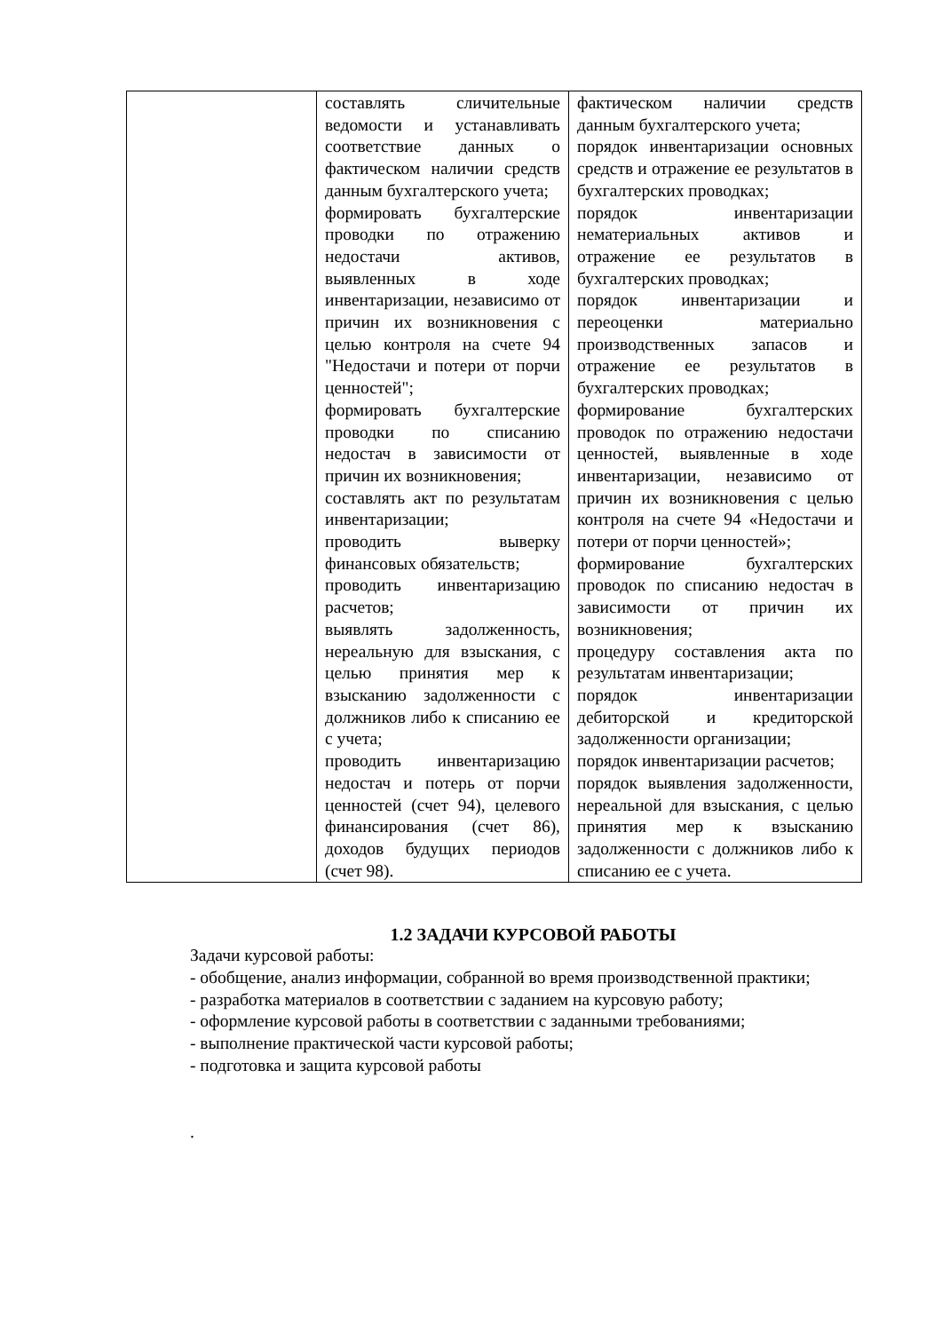| | составлять сличительные ведомости и устанавливать соответствие данных о фактическом наличии средств данным бухгалтерского учета; формировать бухгалтерские проводки по отражению недостачи активов, выявленных в ходе инвентаризации, независимо от причин их возникновения с целью контроля на счете 94 "Недостачи и потери от порчи ценностей"; формировать бухгалтерские проводки по списанию недостач в зависимости от причин их возникновения; составлять акт по результатам инвентаризации; проводить выверку финансовых обязательств; проводить инвентаризацию расчетов; выявлять задолженность, нереальную для взыскания, с целью принятия мер к взысканию задолженности с должников либо к списанию ее с учета; проводить инвентаризацию недостач и потерь от порчи ценностей (счет 94), целевого финансирования (счет 86), доходов будущих периодов (счет 98). | фактическом наличии средств данным бухгалтерского учета; порядок инвентаризации основных средств и отражение ее результатов в бухгалтерских проводках; порядок инвентаризации нематериальных активов и отражение ее результатов в бухгалтерских проводках; порядок инвентаризации и переоценки материально производственных запасов и отражение ее результатов в бухгалтерских проводках; формирование бухгалтерских проводок по отражению недостачи ценностей, выявленные в ходе инвентаризации, независимо от причин их возникновения с целью контроля на счете 94 «Недостачи и потери от порчи ценностей»; формирование бухгалтерских проводок по списанию недостач в зависимости от причин их возникновения; процедуру составления акта по результатам инвентаризации; порядок инвентаризации дебиторской и кредиторской задолженности организации; порядок инвентаризации расчетов; порядок выявления задолженности, нереальной для взыскания, с целью принятия мер к взысканию задолженности с должников либо к списанию ее с учета. |
1.2 ЗАДАЧИ КУРСОВОЙ РАБОТЫ
Задачи курсовой работы:
- обобщение, анализ информации, собранной во время производственной практики;
- разработка материалов в соответствии с заданием на курсовую работу;
- оформление курсовой работы в соответствии с заданными требованиями;
- выполнение практической части курсовой работы;
- подготовка и защита курсовой работы
.